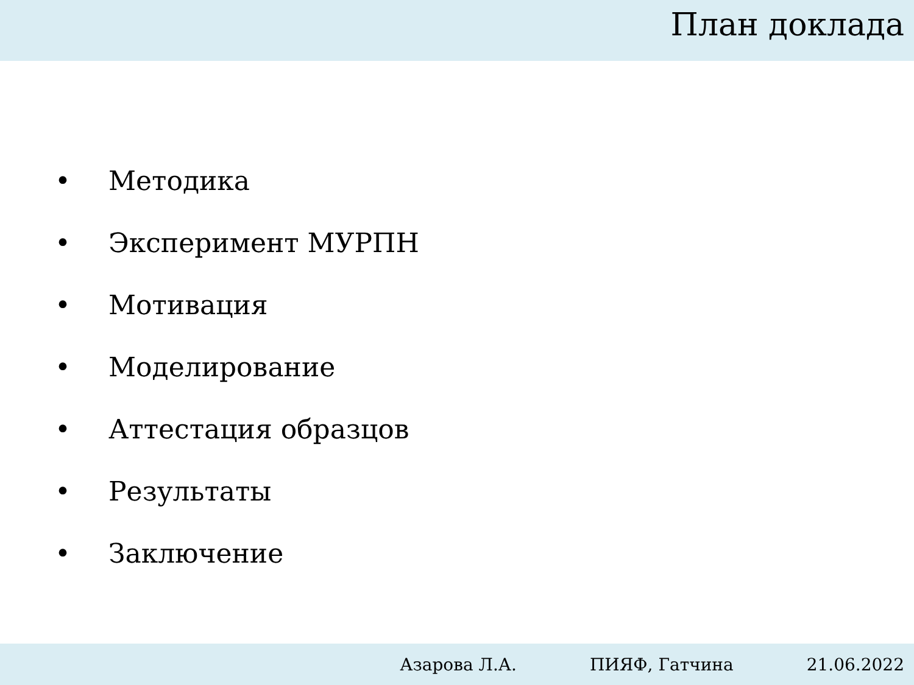План доклада
• Методика
• Эксперимент МУРПН
• Мотивация
• Моделирование
• Аттестация образцов
• Результаты
• Заключение
Азарова Л.А. ПИЯФ, Гатчина 21.06.2022